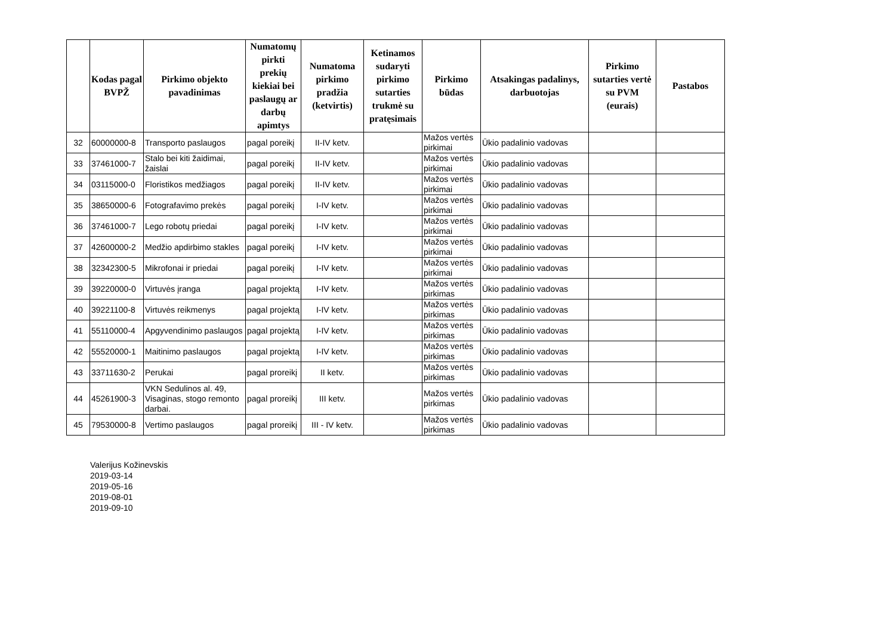| | Kodas pagal BVPŽ | Pirkimo objekto pavadinimas | Numatomų pirkti prekių kiekiai bei paslaugų ar darbų apimtys | Numatoma pirkimo pradžia (ketvirtis) | Ketinamos sudaryti pirkimo sutarties trukmė su pratęsimais | Pirkimo būdas | Atsakingas padalinys, darbuotojas | Pirkimo sutarties vertė su PVM (eurais) | Pastabos |
| --- | --- | --- | --- | --- | --- | --- | --- | --- | --- |
| 32 | 60000000-8 | Transporto paslaugos | pagal poreikį | II-IV ketv. | | Mažos vertės pirkimai | Ūkio padalinio vadovas | | |
| 33 | 37461000-7 | Stalo bei kiti žaidimai, žaislai | pagal poreikį | II-IV ketv. | | Mažos vertės pirkimai | Ūkio padalinio vadovas | | |
| 34 | 03115000-0 | Floristikos medžiagos | pagal poreikį | II-IV ketv. | | Mažos vertės pirkimai | Ūkio padalinio vadovas | | |
| 35 | 38650000-6 | Fotografavimo prekės | pagal poreikį | I-IV ketv. | | Mažos vertės pirkimai | Ūkio padalinio vadovas | | |
| 36 | 37461000-7 | Lego robotų priedai | pagal poreikį | I-IV ketv. | | Mažos vertės pirkimai | Ūkio padalinio vadovas | | |
| 37 | 42600000-2 | Medžio apdirbimo stakles | pagal poreikį | I-IV ketv. | | Mažos vertės pirkimai | Ūkio padalinio vadovas | | |
| 38 | 32342300-5 | Mikrofonai ir priedai | pagal poreikį | I-IV ketv. | | Mažos vertės pirkimai | Ūkio padalinio vadovas | | |
| 39 | 39220000-0 | Virtuvės įranga | pagal projektą | I-IV ketv. | | Mažos vertės pirkimas | Ūkio padalinio vadovas | | |
| 40 | 39221100-8 | Virtuvės reikmenys | pagal projektą | I-IV ketv. | | Mažos vertės pirkimas | Ūkio padalinio vadovas | | |
| 41 | 55110000-4 | Apgyvendinimo paslaugos | pagal projektą | I-IV ketv. | | Mažos vertės pirkimas | Ūkio padalinio vadovas | | |
| 42 | 55520000-1 | Maitinimo paslaugos | pagal projektą | I-IV ketv. | | Mažos vertės pirkimas | Ūkio padalinio vadovas | | |
| 43 | 33711630-2 | Perukai | pagal proreikį | II ketv. | | Mažos vertės pirkimas | Ūkio padalinio vadovas | | |
| 44 | 45261900-3 | VKN Sedulinos al. 49, Visaginas, stogo remonto darbai. | pagal proreikį | III ketv. | | Mažos vertės pirkimas | Ūkio padalinio vadovas | | |
| 45 | 79530000-8 | Vertimo paslaugos | pagal proreikį | III - IV ketv. | | Mažos vertės pirkimas | Ūkio padalinio vadovas | | |
Valerijus Kožinevskis
2019-03-14
2019-05-16
2019-08-01
2019-09-10